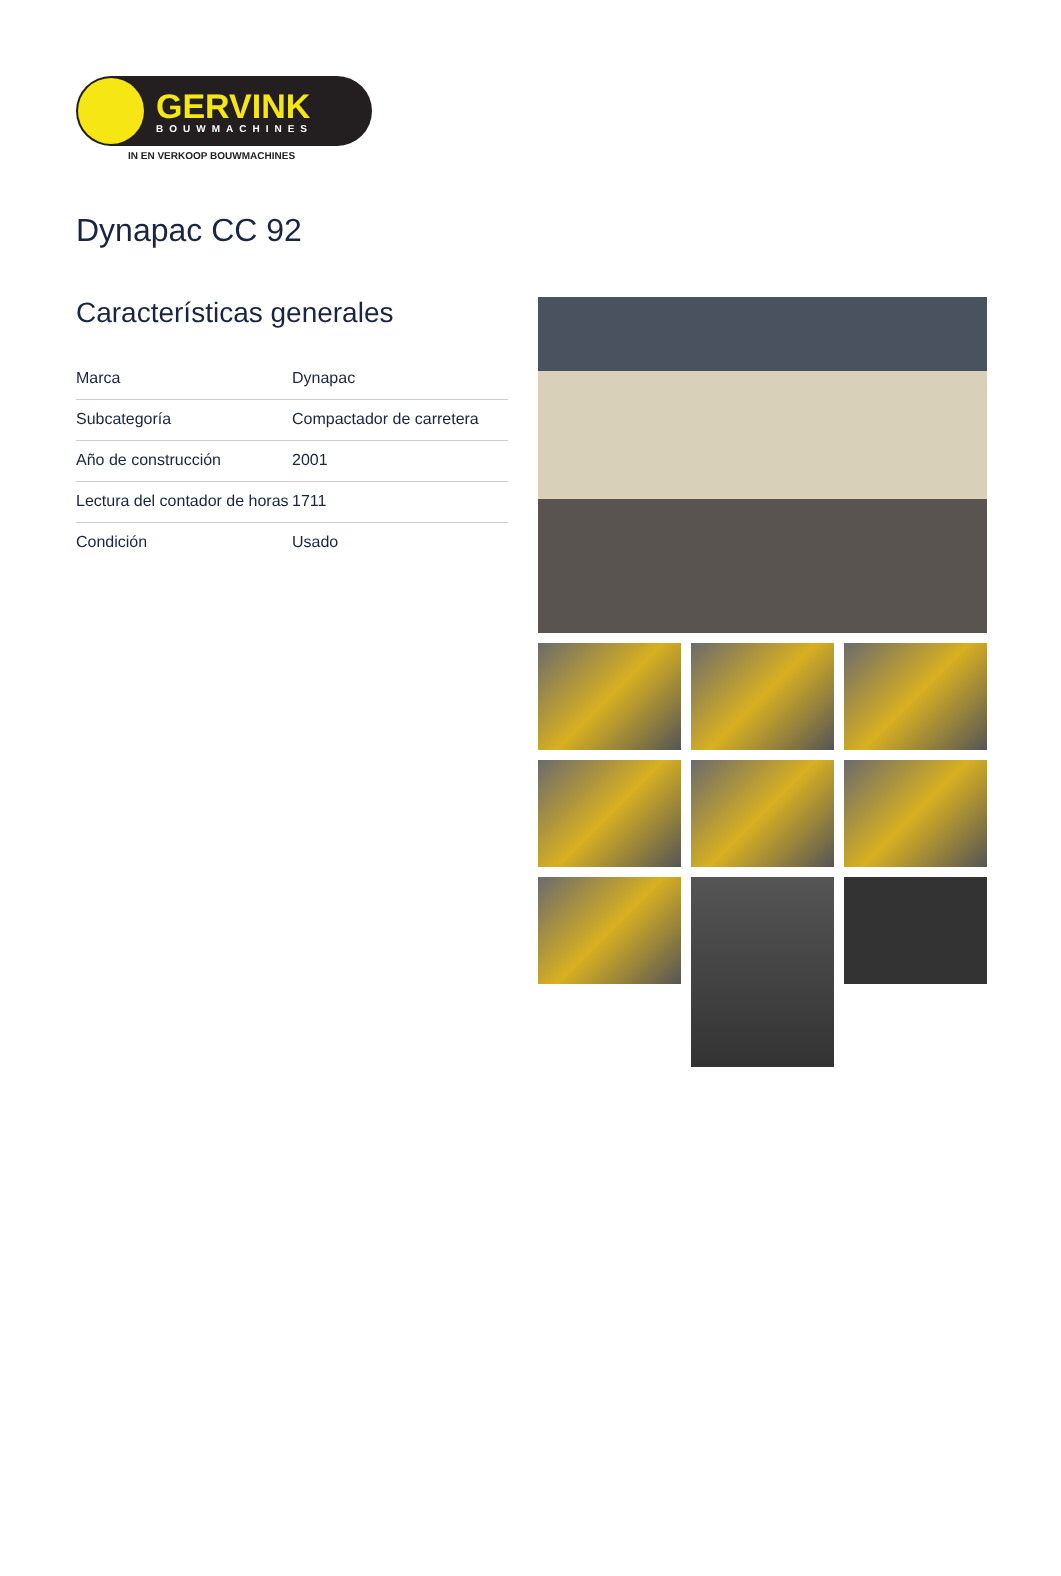GERVINK
BOUWMACHINES
IN EN VERKOOP BOUWMACHINES
Dynapac CC 92
Características generales
| Marca | Dynapac |
| Subcategoría | Compactador de carretera |
| Año de construcción | 2001 |
| Lectura del contador de horas | 1711 |
| Condición | Usado |